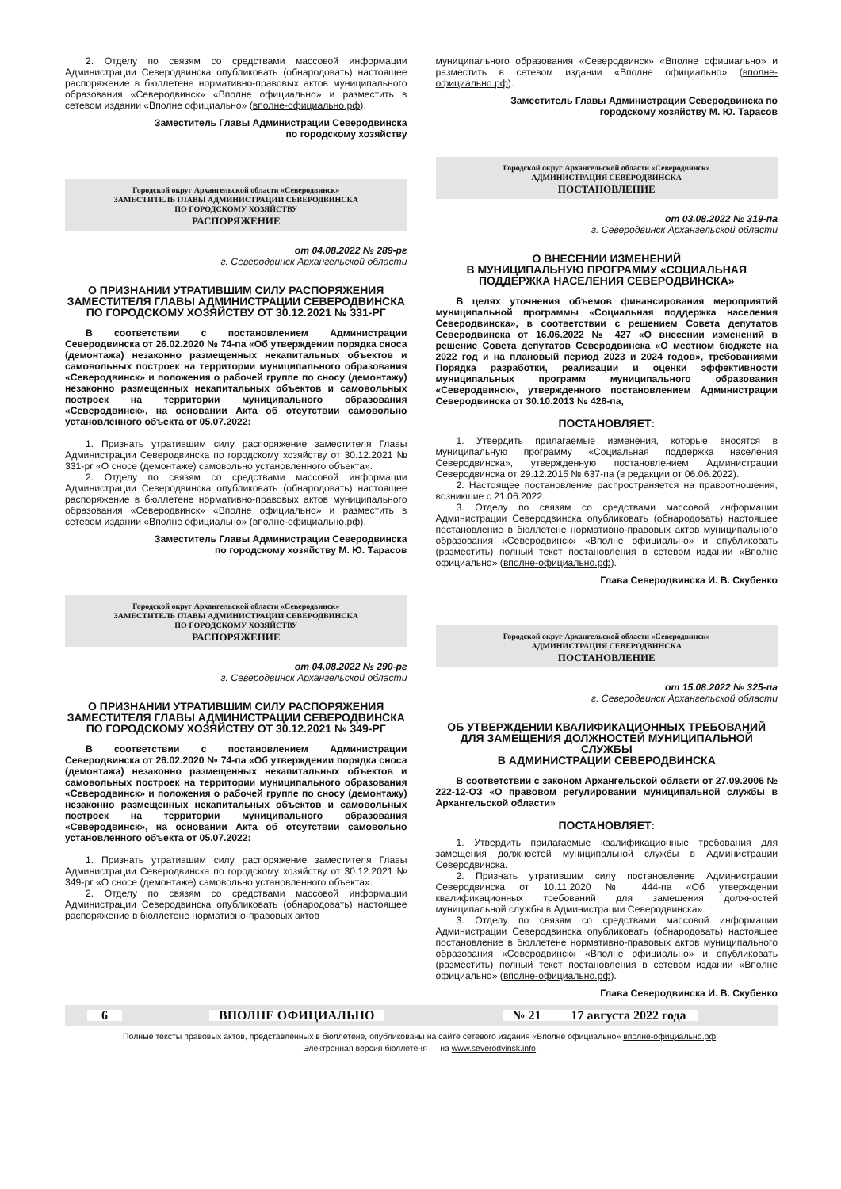2. Отделу по связям со средствами массовой информации Администрации Северодвинска опубликовать (обнародовать) настоящее распоряжение в бюллетене нормативно-правовых актов муниципального образования «Северодвинск» «Вполне официально» и разместить в сетевом издании «Вполне официально» (вполне-официально.рф).
Заместитель Главы Администрации Северодвинска
по городскому хозяйству
Городской округ Архангельской области «Северодвинск»
ЗАМЕСТИТЕЛЬ ГЛАВЫ АДМИНИСТРАЦИИ СЕВЕРОДВИНСКА
ПО ГОРОДСКОМУ ХОЗЯЙСТВУ
РАСПОРЯЖЕНИЕ
от 04.08.2022 № 289-рг
г. Северодвинск Архангельской области
О ПРИЗНАНИИ УТРАТИВШИМ СИЛУ РАСПОРЯЖЕНИЯ ЗАМЕСТИТЕЛЯ ГЛАВЫ АДМИНИСТРАЦИИ СЕВЕРОДВИНСКА ПО ГОРОДСКОМУ ХОЗЯЙСТВУ ОТ 30.12.2021 № 331-РГ
В соответствии с постановлением Администрации Северодвинска от 26.02.2020 № 74-па «Об утверждении порядка сноса (демонтажа) незаконно размещенных некапитальных объектов и самовольных построек на территории муниципального образования «Северодвинск» и положения о рабочей группе по сносу (демонтажу) незаконно размещенных некапитальных объектов и самовольных построек на территории муниципального образования «Северодвинск», на основании Акта об отсутствии самовольно установленного объекта от 05.07.2022:
1. Признать утратившим силу распоряжение заместителя Главы Администрации Северодвинска по городскому хозяйству от 30.12.2021 № 331-рг «О сносе (демонтаже) самовольно установленного объекта».
2. Отделу по связям со средствами массовой информации Администрации Северодвинска опубликовать (обнародовать) настоящее распоряжение в бюллетене нормативно-правовых актов муниципального образования «Северодвинск» «Вполне официально» и разместить в сетевом издании «Вполне официально» (вполне-официально.рф).
Заместитель Главы Администрации Северодвинска
по городскому хозяйству М. Ю. Тарасов
Городской округ Архангельской области «Северодвинск»
ЗАМЕСТИТЕЛЬ ГЛАВЫ АДМИНИСТРАЦИИ СЕВЕРОДВИНСКА
ПО ГОРОДСКОМУ ХОЗЯЙСТВУ
РАСПОРЯЖЕНИЕ
от 04.08.2022 № 290-рг
г. Северодвинск Архангельской области
О ПРИЗНАНИИ УТРАТИВШИМ СИЛУ РАСПОРЯЖЕНИЯ ЗАМЕСТИТЕЛЯ ГЛАВЫ АДМИНИСТРАЦИИ СЕВЕРОДВИНСКА ПО ГОРОДСКОМУ ХОЗЯЙСТВУ ОТ 30.12.2021 № 349-РГ
В соответствии с постановлением Администрации Северодвинска от 26.02.2020 № 74-па «Об утверждении порядка сноса (демонтажа) незаконно размещенных некапитальных объектов и самовольных построек на территории муниципального образования «Северодвинск» и положения о рабочей группе по сносу (демонтажу) незаконно размещенных некапитальных объектов и самовольных построек на территории муниципального образования «Северодвинск», на основании Акта об отсутствии самовольно установленного объекта от 05.07.2022:
1. Признать утратившим силу распоряжение заместителя Главы Администрации Северодвинска по городскому хозяйству от 30.12.2021 № 349-рг «О сносе (демонтаже) самовольно установленного объекта».
2. Отделу по связям со средствами массовой информации Администрации Северодвинска опубликовать (обнародовать) настоящее распоряжение в бюллетене нормативно-правовых актов
муниципального образования «Северодвинск» «Вполне официально» и разместить в сетевом издании «Вполне официально» (вполне-официально.рф).
Заместитель Главы Администрации Северодвинска по
городскому хозяйству М. Ю. Тарасов
Городской округ Архангельской области «Северодвинск»
АДМИНИСТРАЦИЯ СЕВЕРОДВИНСКА
ПОСТАНОВЛЕНИЕ
от 03.08.2022 № 319-па
г. Северодвинск Архангельской области
О ВНЕСЕНИИ ИЗМЕНЕНИЙ
В МУНИЦИПАЛЬНУЮ ПРОГРАММУ «СОЦИАЛЬНАЯ ПОДДЕРЖКА НАСЕЛЕНИЯ СЕВЕРОДВИНСКА»
В целях уточнения объемов финансирования мероприятий муниципальной программы «Социальная поддержка населения Северодвинска», в соответствии с решением Совета депутатов Северодвинска от 16.06.2022 № 427 «О внесении изменений в решение Совета депутатов Северодвинска «О местном бюджете на 2022 год и на плановый период 2023 и 2024 годов», требованиями Порядка разработки, реализации и оценки эффективности муниципальных программ муниципального образования «Северодвинск», утвержденного постановлением Администрации Северодвинска от 30.10.2013 № 426-па,
ПОСТАНОВЛЯЕТ:
1. Утвердить прилагаемые изменения, которые вносятся в муниципальную программу «Социальная поддержка населения Северодвинска», утвержденную постановлением Администрации Северодвинска от 29.12.2015 № 637-па (в редакции от 06.06.2022).
2. Настоящее постановление распространяется на правоотношения, возникшие с 21.06.2022.
3. Отделу по связям со средствами массовой информации Администрации Северодвинска опубликовать (обнародовать) настоящее постановление в бюллетене нормативно-правовых актов муниципального образования «Северодвинск» «Вполне официально» и опубликовать (разместить) полный текст постановления в сетевом издании «Вполне официально» (вполне-официально.рф).
Глава Северодвинска И. В. Скубенко
Городской округ Архангельской области «Северодвинск»
АДМИНИСТРАЦИЯ СЕВЕРОДВИНСКА
ПОСТАНОВЛЕНИЕ
от 15.08.2022 № 325-па
г. Северодвинск Архангельской области
ОБ УТВЕРЖДЕНИИ КВАЛИФИКАЦИОННЫХ ТРЕБОВАНИЙ ДЛЯ ЗАМЕЩЕНИЯ ДОЛЖНОСТЕЙ МУНИЦИПАЛЬНОЙ СЛУЖБЫ
В АДМИНИСТРАЦИИ СЕВЕРОДВИНСКА
В соответствии с законом Архангельской области от 27.09.2006 № 222-12-ОЗ «О правовом регулировании муниципальной службы в Архангельской области»
ПОСТАНОВЛЯЕТ:
1. Утвердить прилагаемые квалификационные требования для замещения должностей муниципальной службы в Администрации Северодвинска.
2. Признать утратившим силу постановление Администрации Северодвинска от 10.11.2020 № 444-па «Об утверждении квалификационных требований для замещения должностей муниципальной службы в Администрации Северодвинска».
3. Отделу по связям со средствами массовой информации Администрации Северодвинска опубликовать (обнародовать) настоящее постановление в бюллетене нормативно-правовых актов муниципального образования «Северодвинск» «Вполне официально» и опубликовать (разместить) полный текст постановления в сетевом издании «Вполне официально» (вполне-официально.рф).
Глава Северодвинска И. В. Скубенко
6 ВПОЛНЕ ОФИЦИАЛЬНО № 21 17 августа 2022 года
Полные тексты правовых актов, представленных в бюллетене, опубликованы на сайте сетевого издания «Вполне официально» вполне-официально.рф.
Электронная версия бюллетеня — на www.severodvinsk.info.